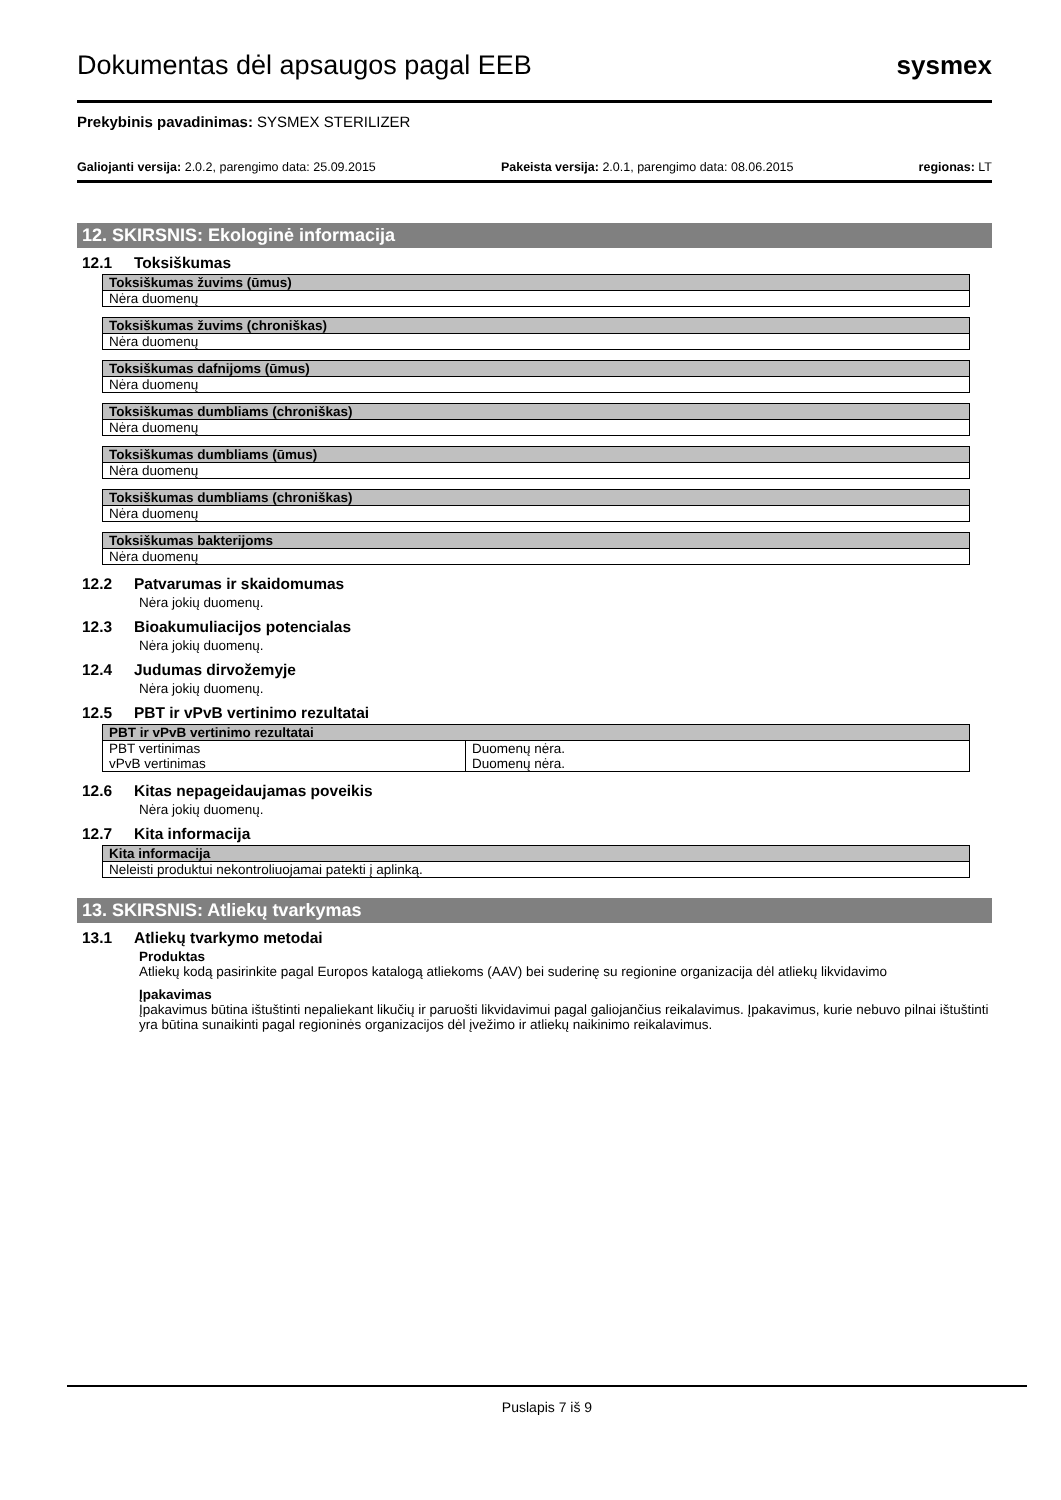Dokumentas dėl apsaugos pagal EEB
sysmex
Prekybinis pavadinimas: SYSMEX STERILIZER
Galiojanti versija: 2.0.2, parengimo data: 25.09.2015 Pakeista versija: 2.0.1, parengimo data: 08.06.2015 regionas: LT
12. SKIRSNIS: Ekologinė informacija
12.1 Toksiškumas
| Toksiškumas žuvims (ūmus) |
| --- |
| Nėra duomenų |
| Toksiškumas žuvims (chroniškas) |
| --- |
| Nėra duomenų |
| Toksiškumas dafnijoms (ūmus) |
| --- |
| Nėra duomenų |
| Toksiškumas dumbliams (chroniškas) |
| --- |
| Nėra duomenų |
| Toksiškumas dumbliams (ūmus) |
| --- |
| Nėra duomenų |
| Toksiškumas dumbliams (chroniškas) |
| --- |
| Nėra duomenų |
| Toksiškumas bakterijoms |
| --- |
| Nėra duomenų |
12.2 Patvarumas ir skaidomumas
Nėra jokių duomenų.
12.3 Bioakumuliacijos potencialas
Nėra jokių duomenų.
12.4 Judumas dirvožemyje
Nėra jokių duomenų.
12.5 PBT ir vPvB vertinimo rezultatai
| PBT ir vPvB vertinimo rezultatai | |
| --- | --- |
| PBT vertinimas | Duomenų nėra. |
| vPvB vertinimas | Duomenų nėra. |
12.6 Kitas nepageidaujamas poveikis
Nėra jokių duomenų.
12.7 Kita informacija
| Kita informacija |
| --- |
| Neleisti produktui nekontroliuojamai patekti į aplinką. |
13. SKIRSNIS: Atliekų tvarkymas
13.1 Atliekų tvarkymo metodai
Produktas
Atliekų kodą pasirinkite pagal Europos katalogą atliekoms (AAV) bei suderinę su regionine organizacija dėl atliekų likvidavimo
Įpakavimas
Įpakavimus būtina ištuštinti nepaliekant likučių ir paruošti likvidavimui pagal galiojančius reikalavimus. Įpakavimus, kurie nebuvo pilnai ištuštinti yra būtina sunaikinti pagal regioninės organizacijos dėl įvežimo ir atliekų naikinimo reikalavimus.
Puslapis 7 iš 9